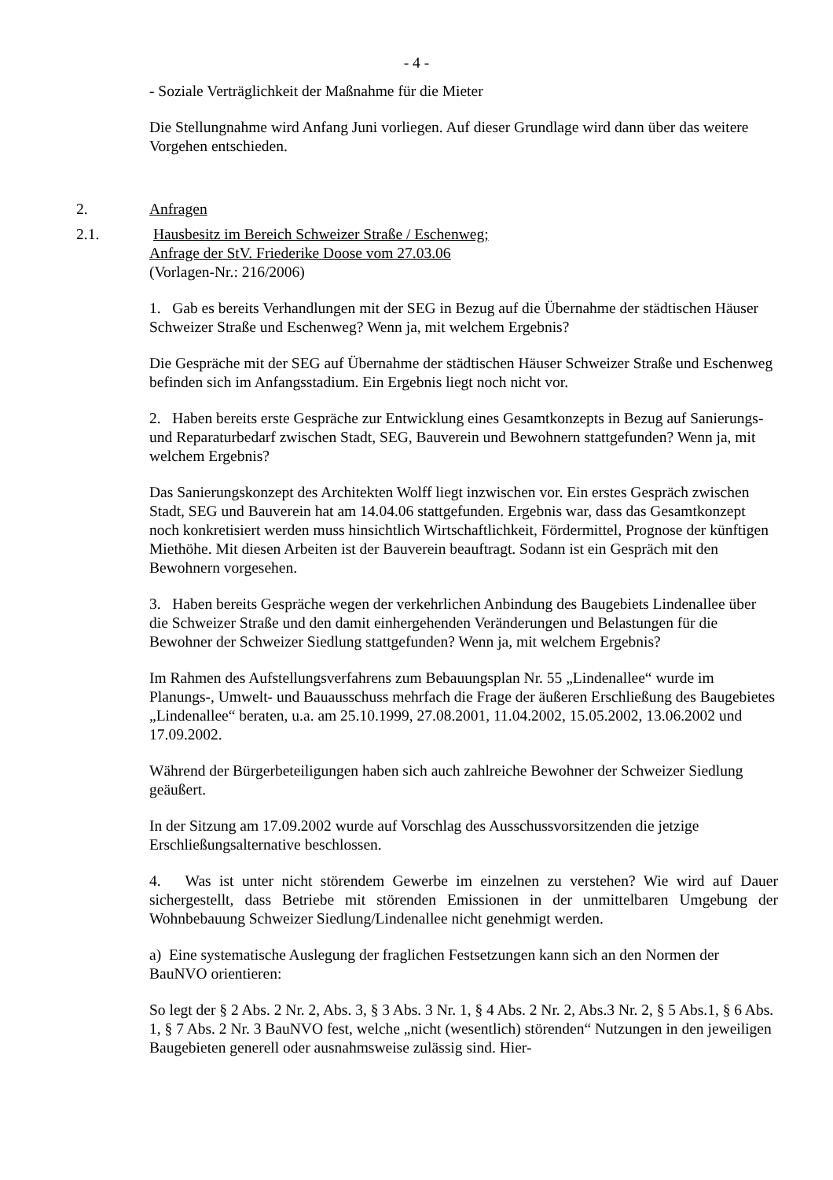- 4 -
- Soziale Verträglichkeit der Maßnahme für die Mieter
Die Stellungnahme wird Anfang Juni vorliegen. Auf dieser Grundlage wird dann über das weitere Vorgehen entschieden.
2. Anfragen
2.1. Hausbesitz im Bereich Schweizer Straße / Eschenweg;
Anfrage der StV. Friederike Doose vom 27.03.06
(Vorlagen-Nr.: 216/2006)
1. Gab es bereits Verhandlungen mit der SEG in Bezug auf die Übernahme der städtischen Häuser Schweizer Straße und Eschenweg? Wenn ja, mit welchem Ergebnis?
Die Gespräche mit der SEG auf Übernahme der städtischen Häuser Schweizer Straße und Eschenweg befinden sich im Anfangsstadium. Ein Ergebnis liegt noch nicht vor.
2. Haben bereits erste Gespräche zur Entwicklung eines Gesamtkonzepts in Bezug auf Sanierungs- und Reparaturbedarf zwischen Stadt, SEG, Bauverein und Bewohnern stattgefunden? Wenn ja, mit welchem Ergebnis?
Das Sanierungskonzept des Architekten Wolff liegt inzwischen vor. Ein erstes Gespräch zwischen Stadt, SEG und Bauverein hat am 14.04.06 stattgefunden. Ergebnis war, dass das Gesamtkonzept noch konkretisiert werden muss hinsichtlich Wirtschaftlichkeit, Fördermittel, Prognose der künftigen Miethöhe. Mit diesen Arbeiten ist der Bauverein beauftragt. Sodann ist ein Gespräch mit den Bewohnern vorgesehen.
3. Haben bereits Gespräche wegen der verkehrlichen Anbindung des Baugebiets Lindenallee über die Schweizer Straße und den damit einhergehenden Veränderungen und Belastungen für die Bewohner der Schweizer Siedlung stattgefunden? Wenn ja, mit welchem Ergebnis?
Im Rahmen des Aufstellungsverfahrens zum Bebauungsplan Nr. 55 „Lindenallee“ wurde im Planungs-, Umwelt- und Bauausschuss mehrfach die Frage der äußeren Erschließung des Baugebietes „Lindenallee“ beraten, u.a. am 25.10.1999, 27.08.2001, 11.04.2002, 15.05.2002, 13.06.2002 und 17.09.2002.
Während der Bürgerbeteiligungen haben sich auch zahlreiche Bewohner der Schweizer Siedlung geäußert.
In der Sitzung am 17.09.2002 wurde auf Vorschlag des Ausschussvorsitzenden die jetzige Erschließungsalternative beschlossen.
4. Was ist unter nicht störendem Gewerbe im einzelnen zu verstehen? Wie wird auf Dauer sichergestellt, dass Betriebe mit störenden Emissionen in der unmittelbaren Umgebung der Wohnbebauung Schweizer Siedlung/Lindenallee nicht genehmigt werden.
a) Eine systematische Auslegung der fraglichen Festsetzungen kann sich an den Normen der BauNVO orientieren:
So legt der § 2 Abs. 2 Nr. 2, Abs. 3, § 3 Abs. 3 Nr. 1, § 4 Abs. 2 Nr. 2, Abs.3 Nr. 2, § 5 Abs.1, § 6 Abs. 1, § 7 Abs. 2 Nr. 3 BauNVO fest, welche „nicht (wesentlich) störenden“ Nutzungen in den jeweiligen Baugebieten generell oder ausnahmsweise zulässig sind. Hier-